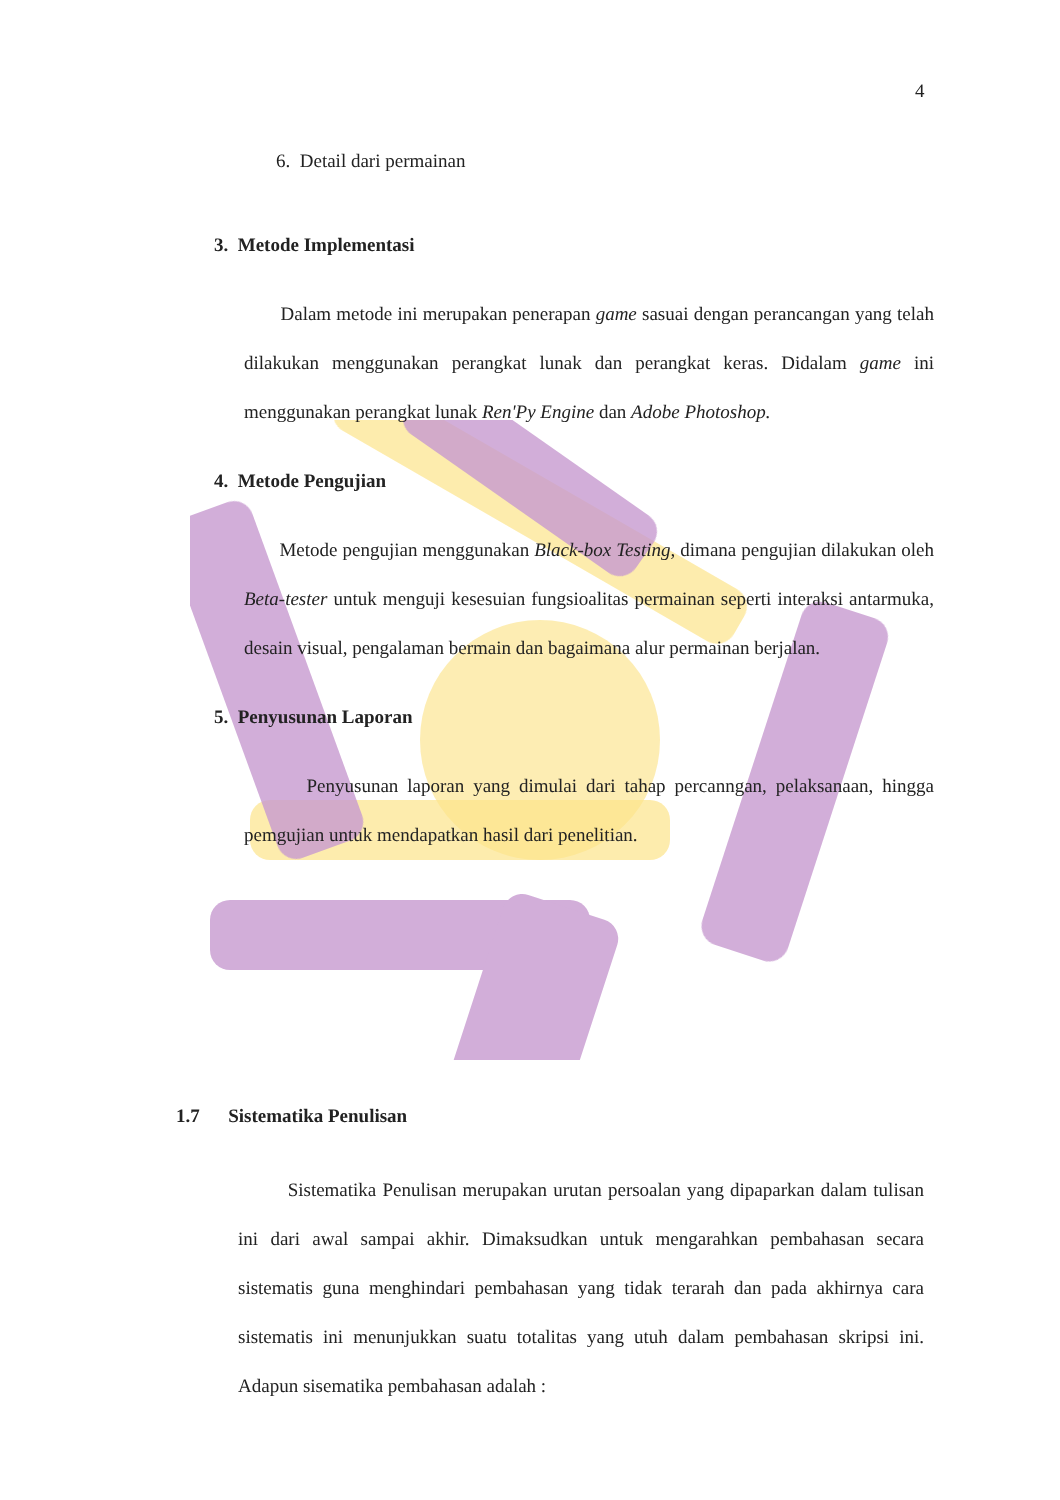4
6. Detail dari permainan
3. Metode Implementasi
Dalam metode ini merupakan penerapan game sasuai dengan perancangan yang telah dilakukan menggunakan perangkat lunak dan perangkat keras. Didalam game ini menggunakan perangkat lunak Ren'Py Engine dan Adobe Photoshop.
4. Metode Pengujian
Metode pengujian menggunakan Black-box Testing, dimana pengujian dilakukan oleh Beta-tester untuk menguji kesesuian fungsioalitas permainan seperti interaksi antarmuka, desain visual, pengalaman bermain dan bagaimana alur permainan berjalan.
5. Penyusunan Laporan
Penyusunan laporan yang dimulai dari tahap percanngan, pelaksanaan, hingga pemgujian untuk mendapatkan hasil dari penelitian.
1.7 Sistematika Penulisan
Sistematika Penulisan merupakan urutan persoalan yang dipaparkan dalam tulisan ini dari awal sampai akhir. Dimaksudkan untuk mengarahkan pembahasan secara sistematis guna menghindari pembahasan yang tidak terarah dan pada akhirnya cara sistematis ini menunjukkan suatu totalitas yang utuh dalam pembahasan skripsi ini. Adapun sisematika pembahasan adalah :